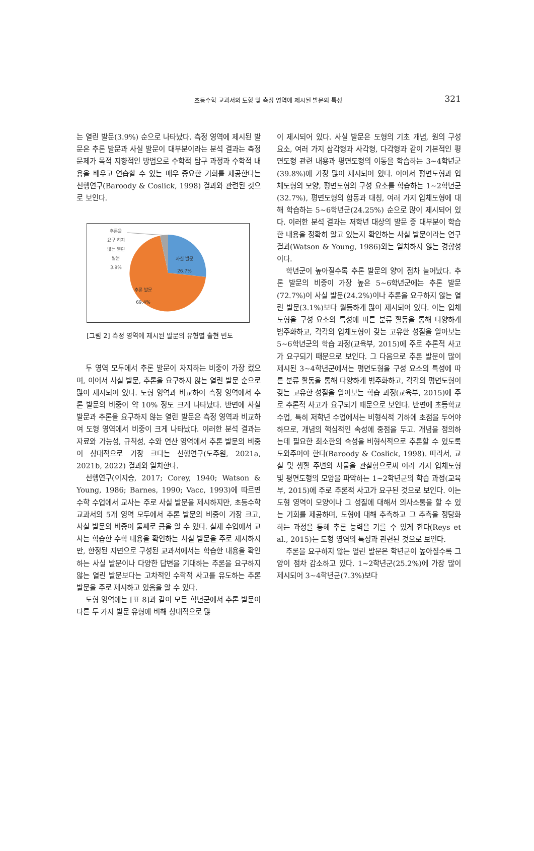초등수학 교과서의 도형 및 측정 영역에 제시된 발문의 특성 321
는 열린 발문(3.9%) 순으로 나타났다. 측정 영역에 제시된 발문은 추론 발문과 사실 발문이 대부분이라는 분석 결과는 측정 문제가 목적 지향적인 방법으로 수학적 탐구 과정과 수학적 내용을 배우고 연습할 수 있는 매우 중요한 기회를 제공한다는 선행연구(Baroody & Coslick, 1998) 결과와 관련된 것으로 보인다.
추론을
요구 히지
않는 열린
발문
3.9%
사실 발문
26.7%
추론 발문
69.4%
[그림 2] 측정 영역에 제시된 발문의 유형별 출현 빈도
두 영역 모두에서 추론 발문이 차지하는 비중이 가장 컸으며, 이어서 사실 발문, 추론을 요구하지 않는 열린 발문 순으로 많이 제시되어 있다. 도형 영역과 비교하여 측정 영역에서 추론 발문의 비중이 약 10% 정도 크게 나타났다. 반면에 사실 발문과 추론을 요구하지 않는 열린 발문은 측정 영역과 비교하여 도형 영역에서 비중이 크게 나타났다. 이러한 분석 결과는 자료와 가능성, 규칙성, 수와 연산 영역에서 추론 발문의 비중이 상대적으로 가장 크다는 선행연구(도주원, 2021a, 2021b, 2022) 결과와 일치한다.
선행연구(이지승, 2017; Corey, 1940; Watson & Young, 1986; Barnes, 1990; Vacc, 1993)에 따르면 수학 수업에서 교사는 주로 사실 발문을 제시하지만, 초등수학 교과서의 5개 영역 모두에서 추론 발문의 비중이 가장 크고, 사실 발문의 비중이 둘째로 큼을 알 수 있다. 실제 수업에서 교사는 학습한 수학 내용을 확인하는 사실 발문을 주로 제시하지만, 한정된 지면으로 구성된 교과서에서는 학습한 내용을 확인하는 사실 발문이나 다양한 답변을 기대하는 추론을 요구하지 않는 열린 발문보다는 고차적인 수학적 사고를 유도하는 추론 발문을 주로 제시하고 있음을 알 수 있다.
도형 영역에는 [표 8]과 같이 모든 학년군에서 추론 발문이 다른 두 가지 발문 유형에 비해 상대적으로 많
이 제시되어 있다. 사실 발문은 도형의 기초 개념, 원의 구성 요소, 여러 가지 삼각형과 사각형, 다각형과 같이 기본적인 평면도형 관련 내용과 평면도형의 이동을 학습하는 3~4학년군(39.8%)에 가장 많이 제시되어 있다. 이어서 평면도형과 입체도형의 모양, 평면도형의 구성 요소를 학습하는 1~2학년군(32.7%), 평면도형의 합동과 대칭, 여러 가지 입체도형에 대해 학습하는 5~6학년군(24.25%) 순으로 많이 제시되어 있다. 이러한 분석 결과는 저학년 대상의 발문 중 대부분이 학습한 내용을 정확히 알고 있는지 확인하는 사실 발문이라는 연구 결과(Watson & Young, 1986)와는 일치하지 않는 경향성이다.
학년군이 높아질수록 추론 발문의 양이 점차 늘어났다. 추론 발문의 비중이 가장 높은 5~6학년군에는 추론 발문(72.7%)이 사실 발문(24.2%)이나 추론을 요구하지 않는 열린 발문(3.1%)보다 월등하게 많이 제시되어 있다. 이는 입체도형을 구성 요소의 특성에 따른 분류 활동을 통해 다양하게 범주화하고, 각각의 입체도형이 갖는 고유한 성질을 알아보는 5~6학년군의 학습 과정(교육부, 2015)에 주로 추론적 사고가 요구되기 때문으로 보인다. 그 다음으로 추론 발문이 많이 제시된 3~4학년군에서는 평면도형을 구성 요소의 특성에 따른 분류 활동을 통해 다양하게 범주화하고, 각각의 평면도형이 갖는 고유한 성질을 알아보는 학습 과정(교육부, 2015)에 주로 추론적 사고가 요구되기 때문으로 보인다. 반면에 초등학교 수업, 특히 저학년 수업에서는 비형식적 기하에 초점을 두어야 하므로, 개념의 핵심적인 속성에 중점을 두고. 개념을 정의하는데 필요한 최소한의 속성을 비형식적으로 추론할 수 있도록 도와주어야 한다(Baroody & Coslick, 1998). 따라서, 교실 및 생활 주변의 사물을 관찰함으로써 여러 가지 입체도형 및 평면도형의 모양을 파악하는 1~2학년군의 학습 과정(교육부, 2015)에 주로 추론적 사고가 요구된 것으로 보인다. 이는 도형 영역이 모양이나 그 성질에 대해서 의사소통을 할 수 있는 기회를 제공하며, 도형에 대해 추측하고 그 추측을 정당화하는 과정을 통해 추론 능력을 기를 수 있게 한다(Reys et al., 2015)는 도형 영역의 특성과 관련된 것으로 보인다.
추론을 요구하지 않는 열린 발문은 학년군이 높아질수록 그 양이 점차 감소하고 있다. 1~2학년군(25.2%)에 가장 많이 제시되어 3~4학년군(7.3%)보다